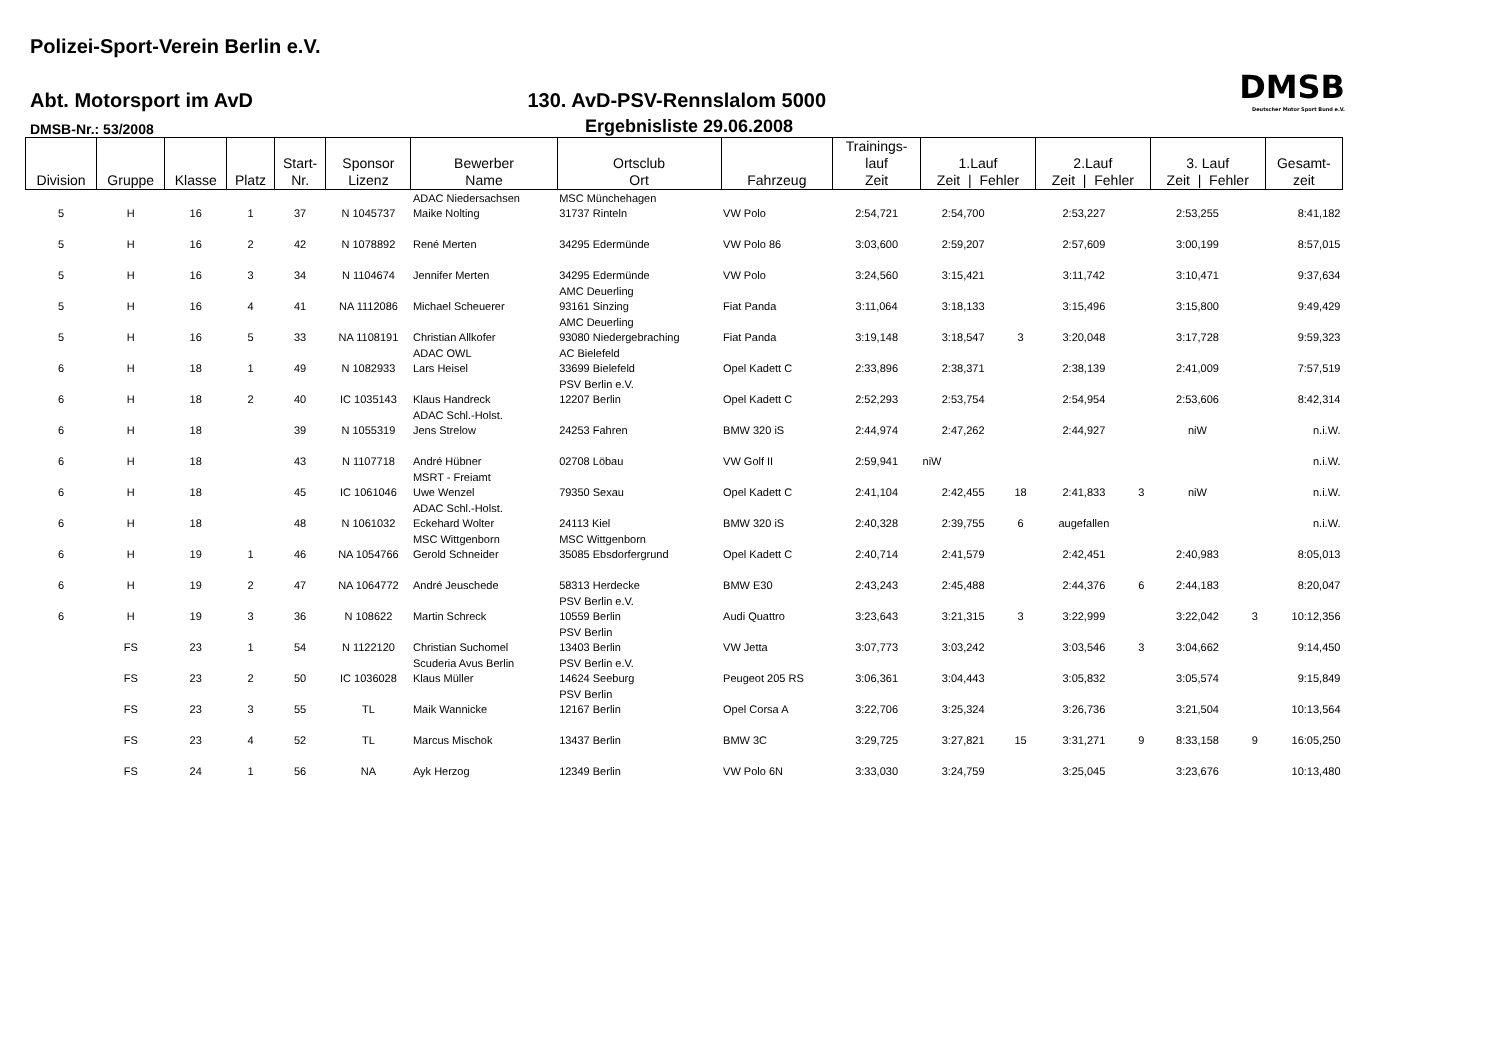Polizei-Sport-Verein Berlin e.V.
Abt. Motorsport im AvD
130. AvD-PSV-Rennslalom 5000
DMSB
Deutscher Motor Sport Bund e.V.
DMSB-Nr.: 53/2008
Ergebnisliste 29.06.2008
| Division | Gruppe | Klasse | Platz | Start- Nr. | Sponsor Lizenz | Bewerber Name | Ortsclub Ort | Fahrzeug | Trainings- lauf Zeit | 1.Lauf Zeit / Fehler | | 2.Lauf Zeit / Fehler | | 3. Lauf Zeit / Fehler | | Gesamt- zeit |
| --- | --- | --- | --- | --- | --- | --- | --- | --- | --- | --- | --- | --- | --- | --- | --- | --- |
| 5 | H | 16 | 1 | 37 | N 1045737 | ADAC Niedersachsen Maike Nolting | MSC Münchehagen 31737 Rinteln | VW Polo | 2:54,721 | 2:54,700 | | 2:53,227 | | 2:53,255 | | 8:41,182 |
| 5 | H | 16 | 2 | 42 | N 1078892 | René Merten | 34295 Edermünde | VW Polo 86 | 3:03,600 | 2:59,207 | | 2:57,609 | | 3:00,199 | | 8:57,015 |
| 5 | H | 16 | 3 | 34 | N 1104674 | Jennifer Merten | 34295 Edermünde | VW Polo | 3:24,560 | 3:15,421 | | 3:11,742 | | 3:10,471 | | 9:37,634 |
| 5 | H | 16 | 4 | 41 | NA 1112086 | Michael Scheuerer | AMC Deuerling 93161 Sinzing | Fiat Panda | 3:11,064 | 3:18,133 | | 3:15,496 | | 3:15,800 | | 9:49,429 |
| 5 | H | 16 | 5 | 33 | NA 1108191 | Christian Allkofer | AMC Deuerling 93080 Niedergebraching | Fiat Panda | 3:19,148 | 3:18,547 | 3 | 3:20,048 | | 3:17,728 | | 9:59,323 |
| 6 | H | 18 | 1 | 49 | N 1082933 | ADAC OWL Lars Heisel | AC Bielefeld 33699 Bielefeld | Opel Kadett C | 2:33,896 | 2:38,371 | | 2:38,139 | | 2:41,009 | | 7:57,519 |
| 6 | H | 18 | 2 | 40 | IC 1035143 | Klaus Handreck | PSV Berlin e.V. 12207 Berlin | Opel Kadett C | 2:52,293 | 2:53,754 | | 2:54,954 | | 2:53,606 | | 8:42,314 |
| 6 | H | 18 | | 39 | N 1055319 | ADAC Schl.-Holst. Jens Strelow | 24253 Fahren | BMW 320 iS | 2:44,974 | 2:47,262 | | 2:44,927 | | niW | | n.i.W. |
| 6 | H | 18 | | 43 | N 1107718 | André Hübner | 02708 Löbau | VW Golf II | 2:59,941 | niW | | | | | | n.i.W. |
| 6 | H | 18 | | 45 | IC 1061046 | MSRT - Freiamt Uwe Wenzel | 79350 Sexau | Opel Kadett C | 2:41,104 | 2:42,455 | 18 | 2:41,833 | 3 | niW | | n.i.W. |
| 6 | H | 18 | | 48 | N 1061032 | ADAC Schl.-Holst. Eckehard Wolter | 24113 Kiel | BMW 320 iS | 2:40,328 | 2:39,755 | 6 | augefallen | | | | n.i.W. |
| 6 | H | 19 | 1 | 46 | NA 1054766 | MSC Wittgenborn Gerold Schneider | MSC Wittgenborn 35085 Ebsdorfergrund | Opel Kadett C | 2:40,714 | 2:41,579 | | 2:42,451 | | 2:40,983 | | 8:05,013 |
| 6 | H | 19 | 2 | 47 | NA 1064772 | André Jeuschede | 58313 Herdecke | BMW E30 | 2:43,243 | 2:45,488 | | 2:44,376 | 6 | 2:44,183 | | 8:20,047 |
| 6 | H | 19 | 3 | 36 | N 108622 | Martin Schreck | PSV Berlin e.V. 10559 Berlin | Audi Quattro | 3:23,643 | 3:21,315 | 3 | 3:22,999 | | 3:22,042 | 3 | 10:12,356 |
| | FS | 23 | 1 | 54 | N 1122120 | Christian Suchomel | PSV Berlin 13403 Berlin | VW Jetta | 3:07,773 | 3:03,242 | | 3:03,546 | 3 | 3:04,662 | | 9:14,450 |
| | FS | 23 | 2 | 50 | IC 1036028 | Scuderia Avus Berlin Klaus Müller | PSV Berlin e.V. 14624 Seeburg | Peugeot 205 RS | 3:06,361 | 3:04,443 | | 3:05,832 | | 3:05,574 | | 9:15,849 |
| | FS | 23 | 3 | 55 | TL | Maik Wannicke | PSV Berlin 12167 Berlin | Opel Corsa A | 3:22,706 | 3:25,324 | | 3:26,736 | | 3:21,504 | | 10:13,564 |
| | FS | 23 | 4 | 52 | TL | Marcus Mischok | 13437 Berlin | BMW 3C | 3:29,725 | 3:27,821 | 15 | 3:31,271 | 9 | 8:33,158 | 9 | 16:05,250 |
| | FS | 24 | 1 | 56 | NA | Ayk Herzog | 12349 Berlin | VW Polo 6N | 3:33,030 | 3:24,759 | | 3:25,045 | | 3:23,676 | | 10:13,480 |